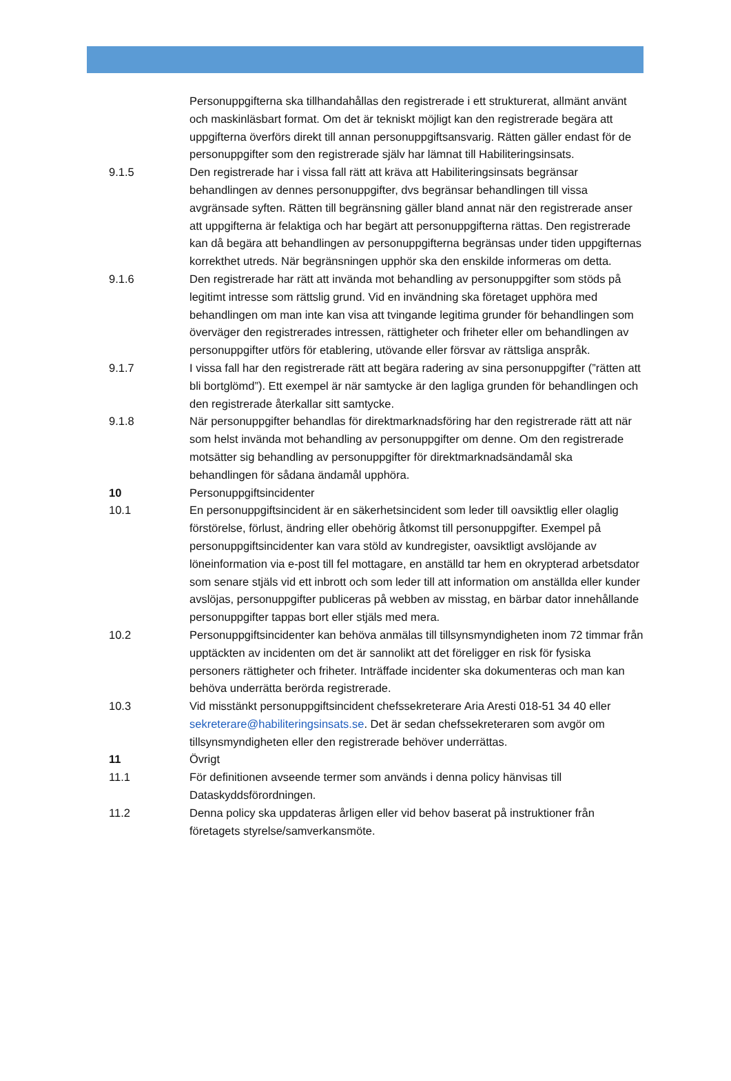Personuppgifterna ska tillhandahållas den registrerade i ett strukturerat, allmänt använt och maskinläsbart format. Om det är tekniskt möjligt kan den registrerade begära att uppgifterna överförs direkt till annan personuppgiftsansvarig. Rätten gäller endast för de personuppgifter som den registrerade själv har lämnat till Habiliteringsinsats.
9.1.5 Den registrerade har i vissa fall rätt att kräva att Habiliteringsinsats begränsar behandlingen av dennes personuppgifter, dvs begränsar behandlingen till vissa avgränsade syften. Rätten till begränsning gäller bland annat när den registrerade anser att uppgifterna är felaktiga och har begärt att personuppgifterna rättas. Den registrerade kan då begära att behandlingen av personuppgifterna begränsas under tiden uppgifternas korrekthet utreds. När begränsningen upphör ska den enskilde informeras om detta.
9.1.6 Den registrerade har rätt att invända mot behandling av personuppgifter som stöds på legitimt intresse som rättslig grund. Vid en invändning ska företaget upphöra med behandlingen om man inte kan visa att tvingande legitima grunder för behandlingen som överväger den registrerades intressen, rättigheter och friheter eller om behandlingen av personuppgifter utförs för etablering, utövande eller försvar av rättsliga anspråk.
9.1.7 I vissa fall har den registrerade rätt att begära radering av sina personuppgifter (”rätten att bli bortglömd”). Ett exempel är när samtycke är den lagliga grunden för behandlingen och den registrerade återkallar sitt samtycke.
9.1.8 När personuppgifter behandlas för direktmarknadsföring har den registrerade rätt att när som helst invända mot behandling av personuppgifter om denne. Om den registrerade motsätter sig behandling av personuppgifter för direktmarknadsändamål ska behandlingen för sådana ändamål upphöra.
10 Personuppgiftsincidenter
10.1 En personuppgiftsincident är en säkerhetsincident som leder till oavsiktlig eller olaglig förstörelse, förlust, ändring eller obehörig åtkomst till personuppgifter. Exempel på personuppgiftsincidenter kan vara stöld av kundregister, oavsiktligt avslöjande av löneinformation via e-post till fel mottagare, en anställd tar hem en okrypterad arbetsdator som senare stjäls vid ett inbrott och som leder till att information om anställda eller kunder avslöjas, personuppgifter publiceras på webben av misstag, en bärbar dator innehållande personuppgifter tappas bort eller stjäls med mera.
10.2 Personuppgiftsincidenter kan behöva anmälas till tillsynsmyndigheten inom 72 timmar från upptäckten av incidenten om det är sannolikt att det föreligger en risk för fysiska personers rättigheter och friheter. Inträffade incidenter ska dokumenteras och man kan behöva underrätta berörda registrerade.
10.3 Vid misstänkt personuppgiftsincident chefssekreterare Aria Aresti 018-51 34 40 eller sekreterare@habiliteringsinsats.se. Det är sedan chefssekreteraren som avgör om tillsynsmyndigheten eller den registrerade behöver underrättas.
11 Övrigt
11.1 För definitionen avseende termer som används i denna policy hänvisas till Dataskyddsförordningen.
11.2 Denna policy ska uppdateras årligen eller vid behov baserat på instruktioner från företagets styrelse/samverkansmöte.